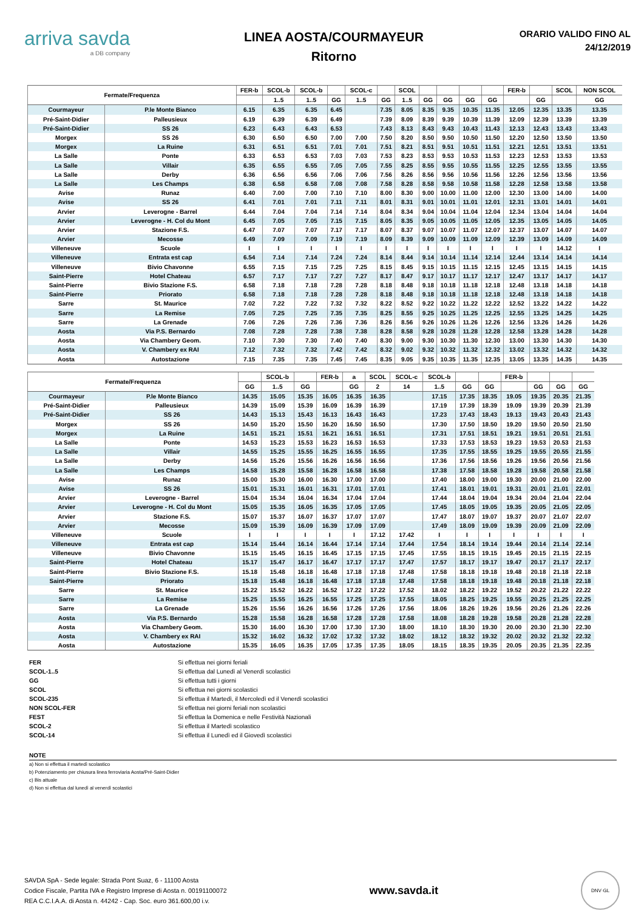arriva savda
a DB company
LINEA AOSTA/COURMAYEUR
Ritorno
ORARIO VALIDO FINO AL
24/12/2019
| Fermate/Frequenza | | FER-b | SCOL-b | SCOL-b | | SCOL-c | | SCOL | | | | | FER-b | | SCOL | NON SCOL |
| --- | --- | --- | --- | --- | --- | --- | --- | --- | --- | --- | --- | --- | --- | --- | --- | --- |
| | | | 1..5 | 1..5 | GG | 1..5 | GG | 1..5 | GG | GG | GG | GG | | GG | | GG |
| Courmayeur | P.le Monte Bianco | 6.15 | 6.35 | 6.35 | 6.45 | | 7.35 | 8.05 | 8.35 | 9.35 | 10.35 | 11.35 | 12.05 | 12.35 | 13.35 | 13.35 |
| Pré-Saint-Didier | Palleusieux | 6.19 | 6.39 | 6.39 | 6.49 | | 7.39 | 8.09 | 8.39 | 9.39 | 10.39 | 11.39 | 12.09 | 12.39 | 13.39 | 13.39 |
| Pré-Saint-Didier | SS 26 | 6.23 | 6.43 | 6.43 | 6.53 | | 7.43 | 8.13 | 8.43 | 9.43 | 10.43 | 11.43 | 12.13 | 12.43 | 13.43 | 13.43 |
| Morgex | SS 26 | 6.30 | 6.50 | 6.50 | 7.00 | 7.00 | 7.50 | 8.20 | 8.50 | 9.50 | 10.50 | 11.50 | 12.20 | 12.50 | 13.50 | 13.50 |
| Morgex | La Ruine | 6.31 | 6.51 | 6.51 | 7.01 | 7.01 | 7.51 | 8.21 | 8.51 | 9.51 | 10.51 | 11.51 | 12.21 | 12.51 | 13.51 | 13.51 |
| La Salle | Ponte | 6.33 | 6.53 | 6.53 | 7.03 | 7.03 | 7.53 | 8.23 | 8.53 | 9.53 | 10.53 | 11.53 | 12.23 | 12.53 | 13.53 | 13.53 |
| La Salle | Villair | 6.35 | 6.55 | 6.55 | 7.05 | 7.05 | 7.55 | 8.25 | 8.55 | 9.55 | 10.55 | 11.55 | 12.25 | 12.55 | 13.55 | 13.55 |
| La Salle | Derby | 6.36 | 6.56 | 6.56 | 7.06 | 7.06 | 7.56 | 8.26 | 8.56 | 9.56 | 10.56 | 11.56 | 12.26 | 12.56 | 13.56 | 13.56 |
| La Salle | Les Champs | 6.38 | 6.58 | 6.58 | 7.08 | 7.08 | 7.58 | 8.28 | 8.58 | 9.58 | 10.58 | 11.58 | 12.28 | 12.58 | 13.58 | 13.58 |
| Avise | Runaz | 6.40 | 7.00 | 7.00 | 7.10 | 7.10 | 8.00 | 8.30 | 9.00 | 10.00 | 11.00 | 12.00 | 12.30 | 13.00 | 14.00 | 14.00 |
| Avise | SS 26 | 6.41 | 7.01 | 7.01 | 7.11 | 7.11 | 8.01 | 8.31 | 9.01 | 10.01 | 11.01 | 12.01 | 12.31 | 13.01 | 14.01 | 14.01 |
| Arvier | Leverogne - Barrel | 6.44 | 7.04 | 7.04 | 7.14 | 7.14 | 8.04 | 8.34 | 9.04 | 10.04 | 11.04 | 12.04 | 12.34 | 13.04 | 14.04 | 14.04 |
| Arvier | Leverogne - H. Col du Mont | 6.45 | 7.05 | 7.05 | 7.15 | 7.15 | 8.05 | 8.35 | 9.05 | 10.05 | 11.05 | 12.05 | 12.35 | 13.05 | 14.05 | 14.05 |
| Arvier | Stazione F.S. | 6.47 | 7.07 | 7.07 | 7.17 | 7.17 | 8.07 | 8.37 | 9.07 | 10.07 | 11.07 | 12.07 | 12.37 | 13.07 | 14.07 | 14.07 |
| Arvier | Mecosse | 6.49 | 7.09 | 7.09 | 7.19 | 7.19 | 8.09 | 8.39 | 9.09 | 10.09 | 11.09 | 12.09 | 12.39 | 13.09 | 14.09 | 14.09 |
| Villeneuve | Scuole | I | I | I | I | I | I | I | I | I | I | I | I | I | 14.12 | I |
| Villeneuve | Entrata est cap | 6.54 | 7.14 | 7.14 | 7.24 | 7.24 | 8.14 | 8.44 | 9.14 | 10.14 | 11.14 | 12.14 | 12.44 | 13.14 | 14.14 | 14.14 |
| Villeneuve | Bivio Chavonne | 6.55 | 7.15 | 7.15 | 7.25 | 7.25 | 8.15 | 8.45 | 9.15 | 10.15 | 11.15 | 12.15 | 12.45 | 13.15 | 14.15 | 14.15 |
| Saint-Pierre | Hotel Chateau | 6.57 | 7.17 | 7.17 | 7.27 | 7.27 | 8.17 | 8.47 | 9.17 | 10.17 | 11.17 | 12.17 | 12.47 | 13.17 | 14.17 | 14.17 |
| Saint-Pierre | Bivio Stazione F.S. | 6.58 | 7.18 | 7.18 | 7.28 | 7.28 | 8.18 | 8.48 | 9.18 | 10.18 | 11.18 | 12.18 | 12.48 | 13.18 | 14.18 | 14.18 |
| Saint-Pierre | Priorato | 6.58 | 7.18 | 7.18 | 7.28 | 7.28 | 8.18 | 8.48 | 9.18 | 10.18 | 11.18 | 12.18 | 12.48 | 13.18 | 14.18 | 14.18 |
| Sarre | St. Maurice | 7.02 | 7.22 | 7.22 | 7.32 | 7.32 | 8.22 | 8.52 | 9.22 | 10.22 | 11.22 | 12.22 | 12.52 | 13.22 | 14.22 | 14.22 |
| Sarre | La Remise | 7.05 | 7.25 | 7.25 | 7.35 | 7.35 | 8.25 | 8.55 | 9.25 | 10.25 | 11.25 | 12.25 | 12.55 | 13.25 | 14.25 | 14.25 |
| Sarre | La Grenade | 7.06 | 7.26 | 7.26 | 7.36 | 7.36 | 8.26 | 8.56 | 9.26 | 10.26 | 11.26 | 12.26 | 12.56 | 13.26 | 14.26 | 14.26 |
| Aosta | Via P.S. Bernardo | 7.08 | 7.28 | 7.28 | 7.38 | 7.38 | 8.28 | 8.58 | 9.28 | 10.28 | 11.28 | 12.28 | 12.58 | 13.28 | 14.28 | 14.28 |
| Aosta | Via Chambery Geom. | 7.10 | 7.30 | 7.30 | 7.40 | 7.40 | 8.30 | 9.00 | 9.30 | 10.30 | 11.30 | 12.30 | 13.00 | 13.30 | 14.30 | 14.30 |
| Aosta | V. Chambery ex RAI | 7.12 | 7.32 | 7.32 | 7.42 | 7.42 | 8.32 | 9.02 | 9.32 | 10.32 | 11.32 | 12.32 | 13.02 | 13.32 | 14.32 | 14.32 |
| Aosta | Autostazione | 7.15 | 7.35 | 7.35 | 7.45 | 7.45 | 8.35 | 9.05 | 9.35 | 10.35 | 11.35 | 12.35 | 13.05 | 13.35 | 14.35 | 14.35 |
| Fermate/Frequenza | | | SCOL-b | | FER-b | a | SCOL | SCOL-c | SCOL-b | | | FER-b | | | |
| --- | --- | --- | --- | --- | --- | --- | --- | --- | --- | --- | --- | --- | --- | --- | --- |
| | | GG | 1..5 | GG | | GG | 2 | 14 | 1..5 | GG | GG | | GG | GG | GG |
| Courmayeur | P.le Monte Bianco | 14.35 | 15.05 | 15.35 | 16.05 | 16.35 | 16.35 | | 17.15 | 17.35 | 18.35 | 19.05 | 19.35 | 20.35 | 21.35 |
| Pré-Saint-Didier | Palleusieux | 14.39 | 15.09 | 15.39 | 16.09 | 16.39 | 16.39 | | 17.19 | 17.39 | 18.39 | 19.09 | 19.39 | 20.39 | 21.39 |
| Pré-Saint-Didier | SS 26 | 14.43 | 15.13 | 15.43 | 16.13 | 16.43 | 16.43 | | 17.23 | 17.43 | 18.43 | 19.13 | 19.43 | 20.43 | 21.43 |
| Morgex | SS 26 | 14.50 | 15.20 | 15.50 | 16.20 | 16.50 | 16.50 | | 17.30 | 17.50 | 18.50 | 19.20 | 19.50 | 20.50 | 21.50 |
| Morgex | La Ruine | 14.51 | 15.21 | 15.51 | 16.21 | 16.51 | 16.51 | | 17.31 | 17.51 | 18.51 | 19.21 | 19.51 | 20.51 | 21.51 |
| La Salle | Ponte | 14.53 | 15.23 | 15.53 | 16.23 | 16.53 | 16.53 | | 17.33 | 17.53 | 18.53 | 19.23 | 19.53 | 20.53 | 21.53 |
| La Salle | Villair | 14.55 | 15.25 | 15.55 | 16.25 | 16.55 | 16.55 | | 17.35 | 17.55 | 18.55 | 19.25 | 19.55 | 20.55 | 21.55 |
| La Salle | Derby | 14.56 | 15.26 | 15.56 | 16.26 | 16.56 | 16.56 | | 17.36 | 17.56 | 18.56 | 19.26 | 19.56 | 20.56 | 21.56 |
| La Salle | Les Champs | 14.58 | 15.28 | 15.58 | 16.28 | 16.58 | 16.58 | | 17.38 | 17.58 | 18.58 | 19.28 | 19.58 | 20.58 | 21.58 |
| Avise | Runaz | 15.00 | 15.30 | 16.00 | 16.30 | 17.00 | 17.00 | | 17.40 | 18.00 | 19.00 | 19.30 | 20.00 | 21.00 | 22.00 |
| Avise | SS 26 | 15.01 | 15.31 | 16.01 | 16.31 | 17.01 | 17.01 | | 17.41 | 18.01 | 19.01 | 19.31 | 20.01 | 21.01 | 22.01 |
| Arvier | Leverogne - Barrel | 15.04 | 15.34 | 16.04 | 16.34 | 17.04 | 17.04 | | 17.44 | 18.04 | 19.04 | 19.34 | 20.04 | 21.04 | 22.04 |
| Arvier | Leverogne - H. Col du Mont | 15.05 | 15.35 | 16.05 | 16.35 | 17.05 | 17.05 | | 17.45 | 18.05 | 19.05 | 19.35 | 20.05 | 21.05 | 22.05 |
| Arvier | Stazione F.S. | 15.07 | 15.37 | 16.07 | 16.37 | 17.07 | 17.07 | | 17.47 | 18.07 | 19.07 | 19.37 | 20.07 | 21.07 | 22.07 |
| Arvier | Mecosse | 15.09 | 15.39 | 16.09 | 16.39 | 17.09 | 17.09 | | 17.49 | 18.09 | 19.09 | 19.39 | 20.09 | 21.09 | 22.09 |
| Villeneuve | Scuole | I | I | I | I | I | 17.12 | 17.42 | I | I | I | I | I | I | I |
| Villeneuve | Entrata est cap | 15.14 | 15.44 | 16.14 | 16.44 | 17.14 | 17.14 | 17.44 | 17.54 | 18.14 | 19.14 | 19.44 | 20.14 | 21.14 | 22.14 |
| Villeneuve | Bivio Chavonne | 15.15 | 15.45 | 16.15 | 16.45 | 17.15 | 17.15 | 17.45 | 17.55 | 18.15 | 19.15 | 19.45 | 20.15 | 21.15 | 22.15 |
| Saint-Pierre | Hotel Chateau | 15.17 | 15.47 | 16.17 | 16.47 | 17.17 | 17.17 | 17.47 | 17.57 | 18.17 | 19.17 | 19.47 | 20.17 | 21.17 | 22.17 |
| Saint-Pierre | Bivio Stazione F.S. | 15.18 | 15.48 | 16.18 | 16.48 | 17.18 | 17.18 | 17.48 | 17.58 | 18.18 | 19.18 | 19.48 | 20.18 | 21.18 | 22.18 |
| Saint-Pierre | Priorato | 15.18 | 15.48 | 16.18 | 16.48 | 17.18 | 17.18 | 17.48 | 17.58 | 18.18 | 19.18 | 19.48 | 20.18 | 21.18 | 22.18 |
| Sarre | St. Maurice | 15.22 | 15.52 | 16.22 | 16.52 | 17.22 | 17.22 | 17.52 | 18.02 | 18.22 | 19.22 | 19.52 | 20.22 | 21.22 | 22.22 |
| Sarre | La Remise | 15.25 | 15.55 | 16.25 | 16.55 | 17.25 | 17.25 | 17.55 | 18.05 | 18.25 | 19.25 | 19.55 | 20.25 | 21.25 | 22.25 |
| Sarre | La Grenade | 15.26 | 15.56 | 16.26 | 16.56 | 17.26 | 17.26 | 17.56 | 18.06 | 18.26 | 19.26 | 19.56 | 20.26 | 21.26 | 22.26 |
| Aosta | Via P.S. Bernardo | 15.28 | 15.58 | 16.28 | 16.58 | 17.28 | 17.28 | 17.58 | 18.08 | 18.28 | 19.28 | 19.58 | 20.28 | 21.28 | 22.28 |
| Aosta | Via Chambery Geom. | 15.30 | 16.00 | 16.30 | 17.00 | 17.30 | 17.30 | 18.00 | 18.10 | 18.30 | 19.30 | 20.00 | 20.30 | 21.30 | 22.30 |
| Aosta | V. Chambery ex RAI | 15.32 | 16.02 | 16.32 | 17.02 | 17.32 | 17.32 | 18.02 | 18.12 | 18.32 | 19.32 | 20.02 | 20.32 | 21.32 | 22.32 |
| Aosta | Autostazione | 15.35 | 16.05 | 16.35 | 17.05 | 17.35 | 17.35 | 18.05 | 18.15 | 18.35 | 19.35 | 20.05 | 20.35 | 21.35 | 22.35 |
FER Si effettua nei giorni feriali SCOL-1..5 Si effettua dal Lunedì al Venerdì scolastici GG Si effettua tutti i giorni SCOL Si effettua nei giorni scolastici SCOL-235 Si effettua il Martedì, il Mercoledì ed il Venerdì scolastici NON SCOL-FER Si effettua nei giorni feriali non scolastici FEST Si effettua la Domenica e nelle Festività Nazionali SCOL-2 Si effettua il Martedì scolastico SCOL-14 Si effettua il Lunedì ed il Giovedì scolastici
NOTE
a) Non si effettua il martedì scolastico
b) Potenziamento per chiusura linea ferroviaria Aosta/Pré-Saint-Didier
c) Bis attuale
d) Non si effettua dal lunedì al venerdì scolastici
SAVDA SpA - Sede legale: Strada Pont Suaz, 6 - 11100 Aosta
Codice Fiscale, Partita IVA e Registro Imprese di Aosta n. 00191100072
REA C.C.I.A.A. di Aosta n. 44242 - Cap. Soc. euro 361.600,00 i.v.
www.savda.it
DNV·GL